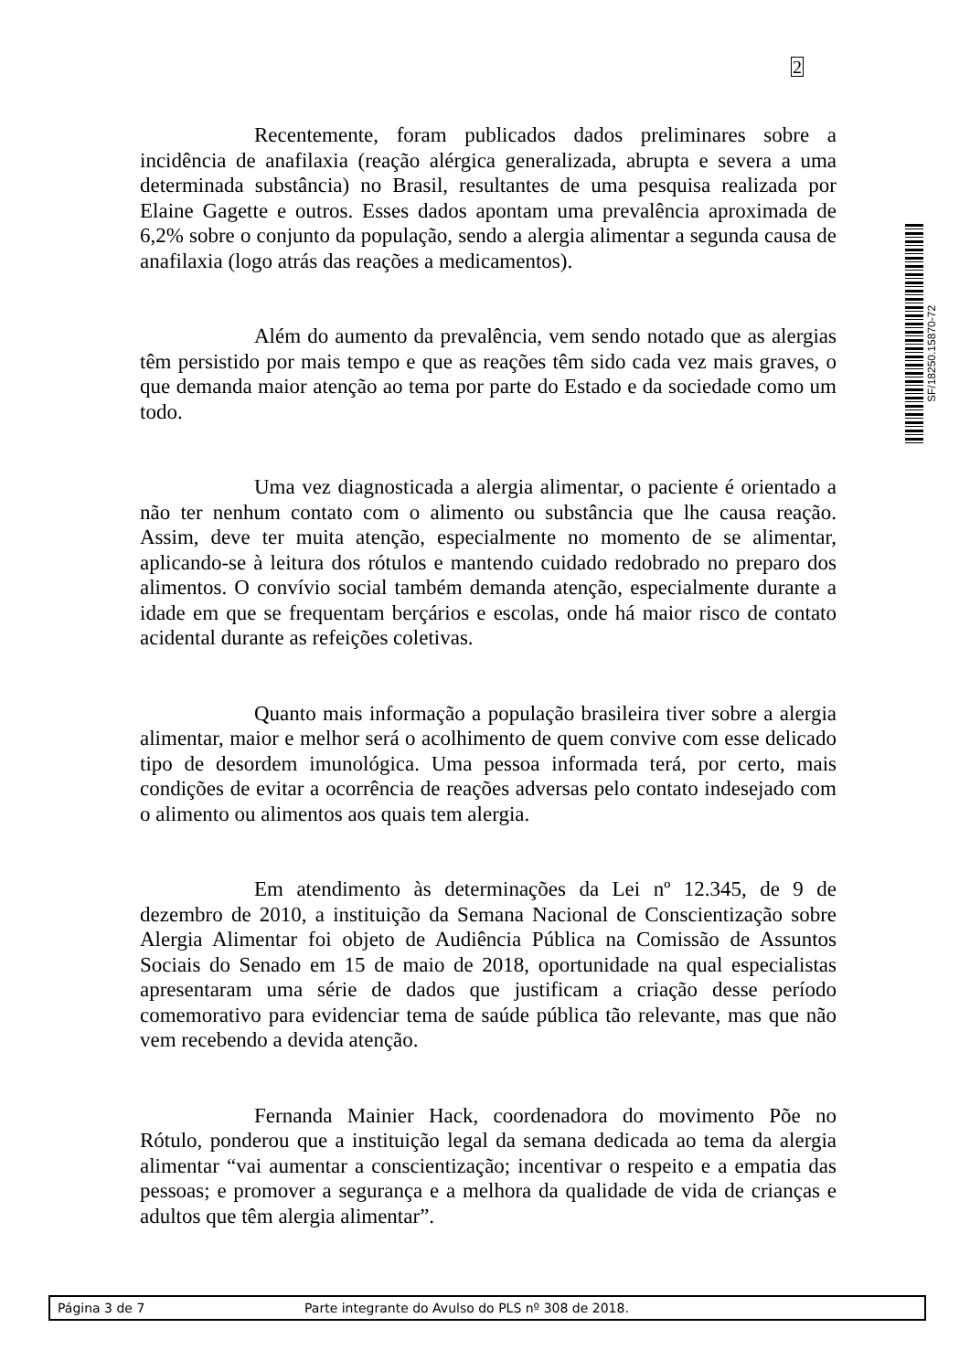2
SF/18250.15870-72
Recentemente, foram publicados dados preliminares sobre a incidência de anafilaxia (reação alérgica generalizada, abrupta e severa a uma determinada substância) no Brasil, resultantes de uma pesquisa realizada por Elaine Gagette e outros. Esses dados apontam uma prevalência aproximada de 6,2% sobre o conjunto da população, sendo a alergia alimentar a segunda causa de anafilaxia (logo atrás das reações a medicamentos).
Além do aumento da prevalência, vem sendo notado que as alergias têm persistido por mais tempo e que as reações têm sido cada vez mais graves, o que demanda maior atenção ao tema por parte do Estado e da sociedade como um todo.
Uma vez diagnosticada a alergia alimentar, o paciente é orientado a não ter nenhum contato com o alimento ou substância que lhe causa reação. Assim, deve ter muita atenção, especialmente no momento de se alimentar, aplicando-se à leitura dos rótulos e mantendo cuidado redobrado no preparo dos alimentos. O convívio social também demanda atenção, especialmente durante a idade em que se frequentam berçários e escolas, onde há maior risco de contato acidental durante as refeições coletivas.
Quanto mais informação a população brasileira tiver sobre a alergia alimentar, maior e melhor será o acolhimento de quem convive com esse delicado tipo de desordem imunológica. Uma pessoa informada terá, por certo, mais condições de evitar a ocorrência de reações adversas pelo contato indesejado com o alimento ou alimentos aos quais tem alergia.
Em atendimento às determinações da Lei nº 12.345, de 9 de dezembro de 2010, a instituição da Semana Nacional de Conscientização sobre Alergia Alimentar foi objeto de Audiência Pública na Comissão de Assuntos Sociais do Senado em 15 de maio de 2018, oportunidade na qual especialistas apresentaram uma série de dados que justificam a criação desse período comemorativo para evidenciar tema de saúde pública tão relevante, mas que não vem recebendo a devida atenção.
Fernanda Mainier Hack, coordenadora do movimento Põe no Rótulo, ponderou que a instituição legal da semana dedicada ao tema da alergia alimentar “vai aumentar a conscientização; incentivar o respeito e a empatia das pessoas; e promover a segurança e a melhora da qualidade de vida de crianças e adultos que têm alergia alimentar”.
Página 3 de 7 Parte integrante do Avulso do PLS nº 308 de 2018.